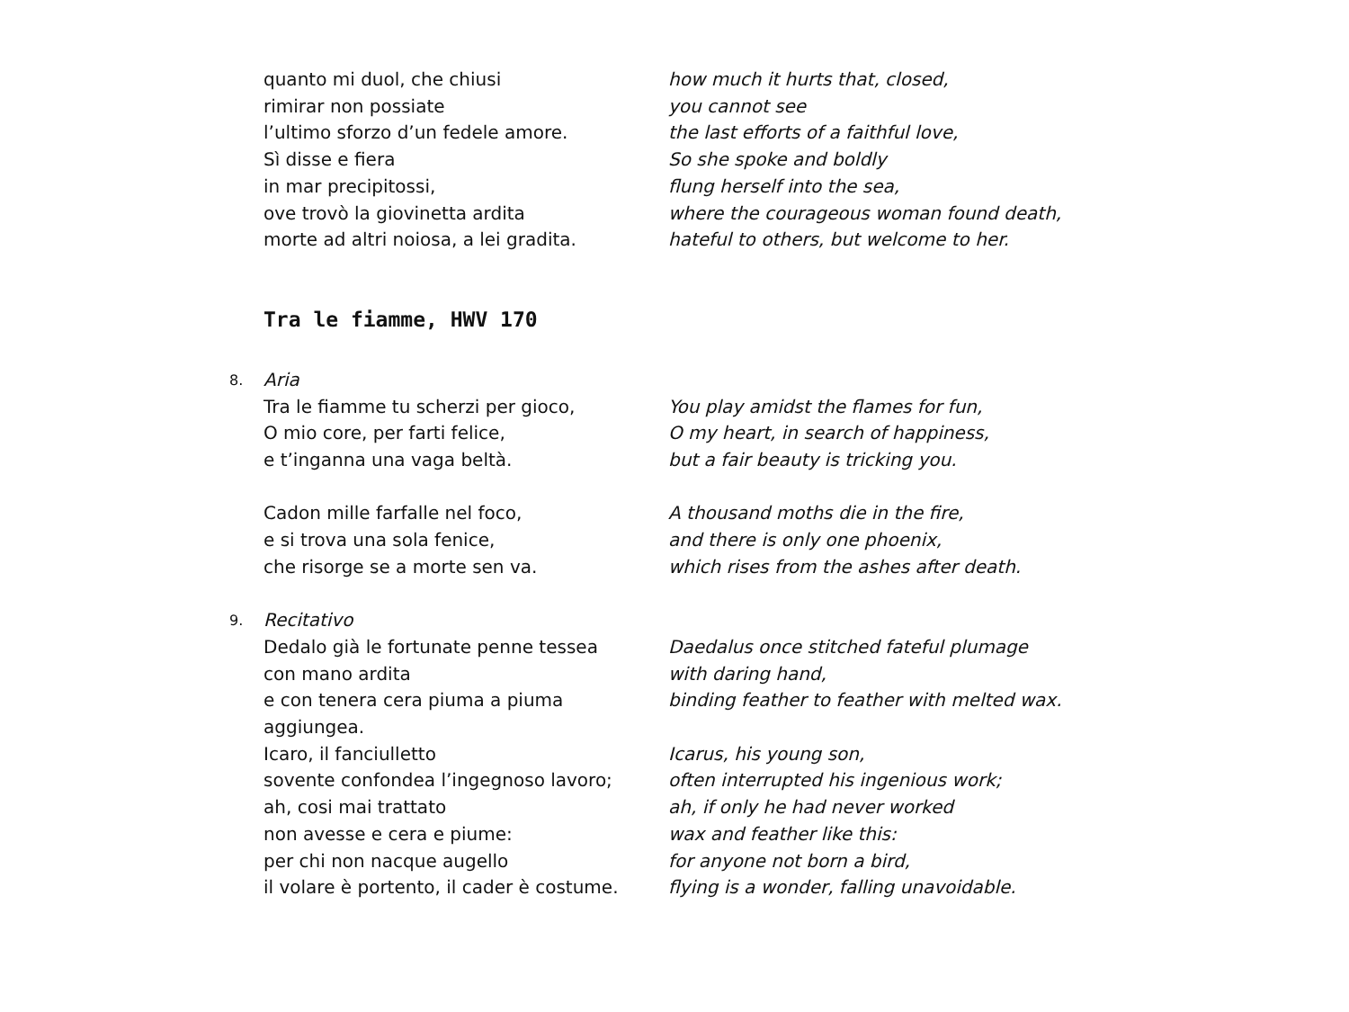quanto mi duol, che chiusi how much it hurts that, closed,
rimirar non possiate you cannot see
l’ultimo sforzo d’un fedele amore. the last efforts of a faithful love,
Sì disse e fiera So she spoke and boldly
in mar precipitossi, flung herself into the sea,
ove trovò la giovinetta ardita where the courageous woman found death,
morte ad altri noiosa, a lei gradita. hateful to others, but welcome to her.
Tra le fiamme, HWV 170
8.
Aria
Tra le fiamme tu scherzi per gioco, You play amidst the flames for fun,
O mio core, per farti felice, O my heart, in search of happiness,
e t’inganna una vaga beltà. but a fair beauty is tricking you.
Cadon mille farfalle nel foco, A thousand moths die in the fire,
e si trova una sola fenice, and there is only one phoenix,
che risorge se a morte sen va. which rises from the ashes after death.
9.
Recitativo
Dedalo già le fortunate penne tessea Daedalus once stitched fateful plumage
con mano ardita with daring hand,
e con tenera cera piuma a piuma aggiungea.
binding feather to feather with melted wax.
Icaro, il fanciulletto Icarus, his young son,
sovente confondea l’ingegnoso lavoro; often interrupted his ingenious work;
ah, cosi mai trattato ah, if only he had never worked
non avesse e cera e piume: wax and feather like this:
per chi non nacque augello for anyone not born a bird,
il volare è portento, il cader è costume.
flying is a wonder, falling unavoidable.